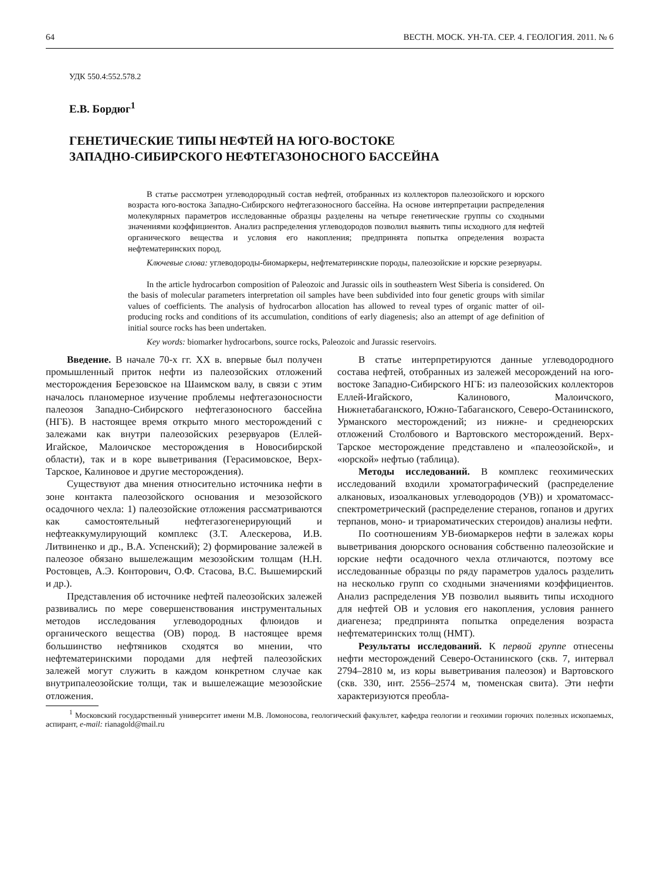64 ВЕСТН. МОСК. УН-ТА. СЕР. 4. ГЕОЛОГИЯ. 2011. № 6
УДК 550.4:552.578.2
Е.В. Бордюг<sup>1</sup>
ГЕНЕТИЧЕСКИЕ ТИПЫ НЕФТЕЙ НА ЮГО-ВОСТОКЕ
ЗАПАДНО-СИБИРСКОГО НЕФТЕГАЗОНОСНОГО БАССЕЙНА
В статье рассмотрен углеводородный состав нефтей, отобранных из коллекторов палеозойского и юрского возраста юго-востока Западно-Сибирского нефтегазоносного бассейна. На основе интерпретации распределения молекулярных параметров исследованные образцы разделены на четыре генетические группы со сходными значениями коэффициентов. Анализ распределения углеводородов позволил выявить типы исходного для нефтей органического вещества и условия его накопления; предпринята попытка определения возраста нефтематеринских пород.
Ключевые слова: углеводороды-биомаркеры, нефтематеринские породы, палеозойские и юрские резервуары.
In the article hydrocarbon composition of Paleozoic and Jurassic oils in southeastern West Siberia is considered. On the basis of molecular parameters interpretation oil samples have been subdivided into four genetic groups with similar values of coefficients. The analysis of hydrocarbon allocation has allowed to reveal types of organic matter of oil-producing rocks and conditions of its accumulation, conditions of early diagenesis; also an attempt of age definition of initial source rocks has been undertaken.
Key words: biomarker hydrocarbons, source rocks, Paleozoic and Jurassic reservoirs.
Введение. В начале 70-х гг. XX в. впервые был получен промышленный приток нефти из палеозойских отложений месторождения Березовское на Шаимском валу, в связи с этим началось планомерное изучение проблемы нефтегазоносности палеозоя Западно-Сибирского нефтегазоносного бассейна (НГБ). В настоящее время открыто много месторождений с залежами как внутри палеозойских резервуаров (Еллей-Игайское, Малоичское месторождения в Новосибирской области), так и в коре выветривания (Герасимовское, Верх-Тарское, Калиновое и другие месторождения).
Существуют два мнения относительно источника нефти в зоне контакта палеозойского основания и мезозойского осадочного чехла: 1) палеозойские отложения рассматриваются как самостоятельный нефтегазогенерирующий и нефтеаккумулирующий комплекс (З.Т. Алескерова, И.В. Литвиненко и др., В.А. Успенский); 2) формирование залежей в палеозое обязано вышележащим мезозойским толщам (Н.Н. Ростовцев, А.Э. Конторович, О.Ф. Стасова, В.С. Вышемирский и др.).
Представления об источнике нефтей палеозойских залежей развивались по мере совершенствования инструментальных методов исследования углеводородных флюидов и органического вещества (ОВ) пород. В настоящее время большинство нефтяников сходятся во мнении, что нефтематеринскими породами для нефтей палеозойских залежей могут служить в каждом конкретном случае как внутрипалеозойские толщи, так и вышележащие мезозойские отложения.
В статье интерпретируются данные углеводородного состава нефтей, отобранных из залежей месорождений на юго-востоке Западно-Сибирского НГБ: из палеозойских коллекторов Еллей-Игайского, Калинового, Малоичского, Нижнетабаганского, Южно-Табаганского, Северо-Останинского, Урманского месторождений; из нижне- и среднеюрских отложений Столбового и Вартовского месторождений. Верх-Тарское месторождение представлено и «палеозойской», и «юрской» нефтью (таблица).
Методы исследований. В комплекс геохимических исследований входили хроматографический (распределение алкановых, изоалкановых углеводородов (УВ)) и хроматомасс-спектрометрический (распределение стеранов, гопанов и других терпанов, моно- и триароматических стероидов) анализы нефти.
По соотношениям УВ-биомаркеров нефти в залежах коры выветривания доюрского основания собственно палеозойские и юрские нефти осадочного чехла отличаются, поэтому все исследованные образцы по ряду параметров удалось разделить на несколько групп со сходными значениями коэффициентов. Анализ распределения УВ позволил выявить типы исходного для нефтей ОВ и условия его накопления, условия раннего диагенеза; предпринята попытка определения возраста нефтематеринских толщ (НМТ).
Результаты исследований. К первой группе отнесены нефти месторождений Северо-Останинского (скв. 7, интервал 2794–2810 м, из коры выветривания палеозоя) и Вартовского (скв. 330, инт. 2556–2574 м, тюменская свита). Эти нефти характеризуются преобла-
<sup>1</sup> Московский государственный университет имени М.В. Ломоносова, геологический факультет, кафедра геологии и геохимии горючих полезных ископаемых, аспирант, e-mail: rianagold@mail.ru